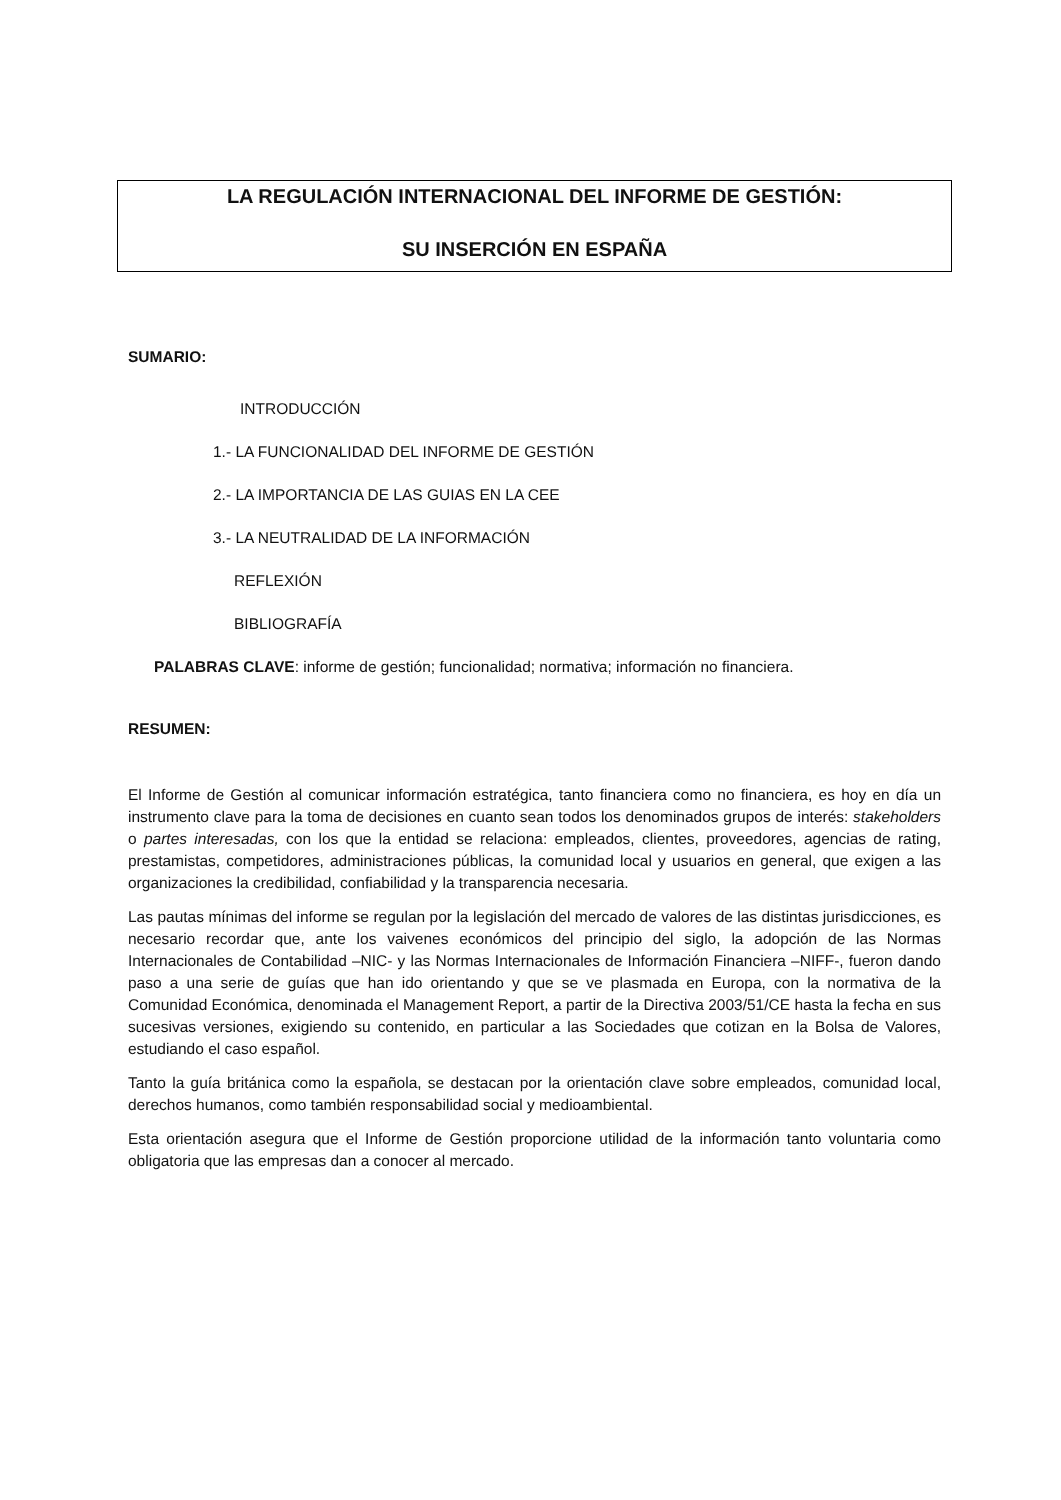LA REGULACIÓN INTERNACIONAL DEL INFORME DE GESTIÓN:
SU INSERCIÓN EN ESPAÑA
SUMARIO:
INTRODUCCIÓN
1.- LA FUNCIONALIDAD DEL INFORME DE GESTIÓN
2.- LA IMPORTANCIA DE LAS GUIAS EN LA CEE
3.- LA NEUTRALIDAD DE LA INFORMACIÓN
REFLEXIÓN
BIBLIOGRAFÍA
PALABRAS CLAVE: informe de gestión; funcionalidad; normativa; información no financiera.
RESUMEN:
El Informe de Gestión al comunicar información estratégica, tanto financiera como no financiera, es hoy en día un instrumento clave para la toma de decisiones en cuanto sean todos los denominados grupos de interés: stakeholders o partes interesadas, con los que la entidad se relaciona: empleados, clientes, proveedores, agencias de rating, prestamistas, competidores, administraciones públicas, la comunidad local y usuarios en general, que exigen a las organizaciones la credibilidad, confiabilidad y la transparencia necesaria.
Las pautas mínimas del informe se regulan por la legislación del mercado de valores de las distintas jurisdicciones, es necesario recordar que, ante los vaivenes económicos del principio del siglo, la adopción de las Normas Internacionales de Contabilidad –NIC- y las Normas Internacionales de Información Financiera –NIFF-, fueron dando paso a una serie de guías que han ido orientando y que se ve plasmada en Europa, con la normativa de la Comunidad Económica, denominada el Management Report, a partir de la Directiva 2003/51/CE hasta la fecha en sus sucesivas versiones, exigiendo su contenido, en particular a las Sociedades que cotizan en la Bolsa de Valores, estudiando el caso español.
Tanto la guía británica como la española, se destacan por la orientación clave sobre empleados, comunidad local, derechos humanos, como también responsabilidad social y medioambiental.
Esta orientación asegura que el Informe de Gestión proporcione utilidad de la información tanto voluntaria como obligatoria que las empresas dan a conocer al mercado.